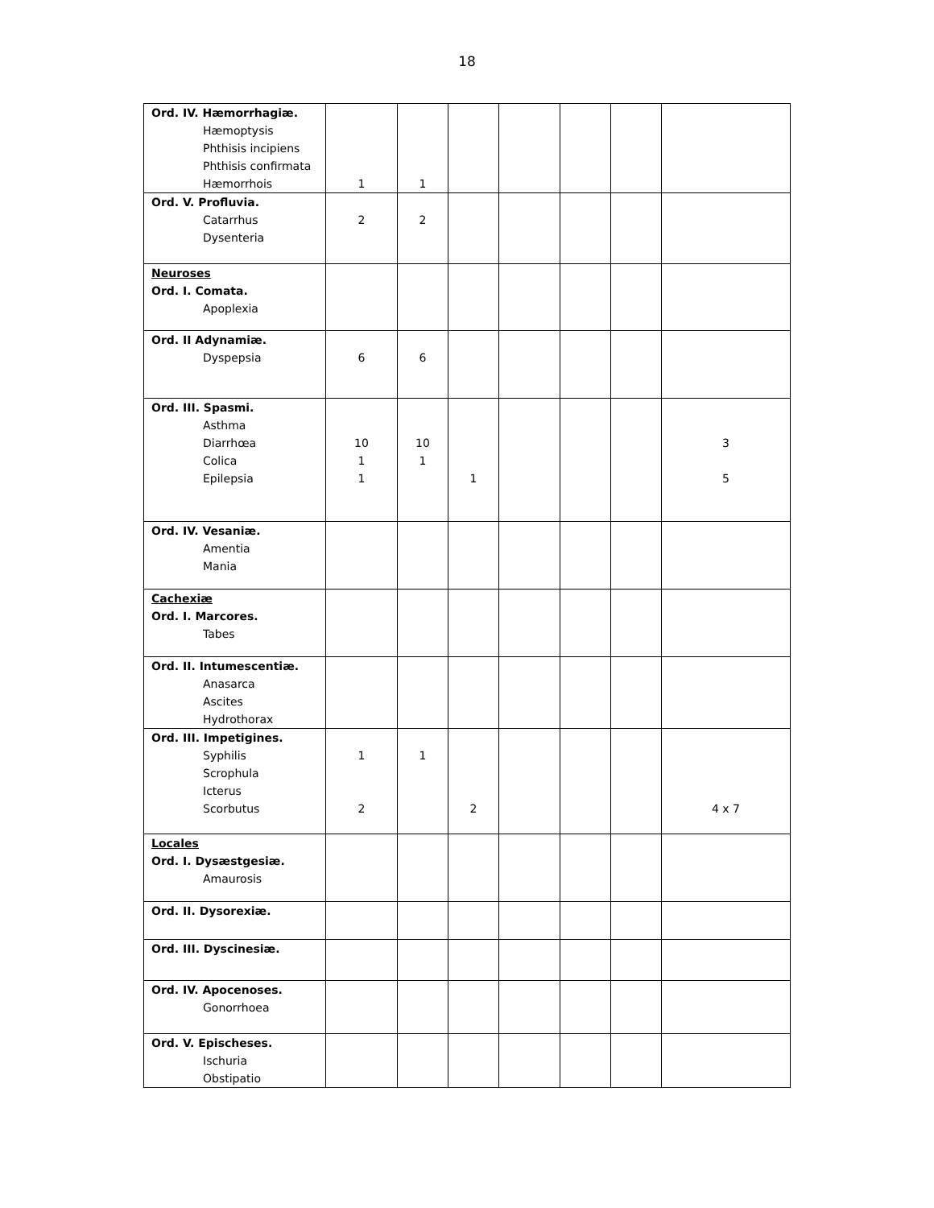18
| Ord. IV. Hæmorrhagiæ. Hæmoptysis Phthisis incipiens Phthisis confirmata Hæmorrhois | 1 | 1 | | | | | |
| Ord. V. Profluvia. Catarrhus Dysenteria | 2 | 2 | | | | | |
| Neuroses Ord. I. Comata. Apoplexia | | | | | | | |
| Ord. II Adynamiæ. Dyspepsia | 6 | 6 | | | | | |
| Ord. III. Spasmi. Asthma Diarrhœa Colica Epilepsia | 10 1 1 | 10 1 | 1 | | | | 3 5 |
| Ord. IV. Vesaniæ. Amentia Mania | | | | | | | |
| Cachexiæ Ord. I. Marcores. Tabes | | | | | | | |
| Ord. II. Intumescentiæ. Anasarca Ascites Hydrothorax | | | | | | | |
| Ord. III. Impetigines. Syphilis Scrophula Icterus Scorbutus | 1 2 | 1 | 2 | | | | 4 x 7 |
| Locales Ord. I. Dysæstgesiæ. Amaurosis | | | | | | | |
| Ord. II. Dysorexiæ. | | | | | | | |
| Ord. III. Dyscinesiæ. | | | | | | | |
| Ord. IV. Apocenoses. Gonorrhoea | | | | | | | |
| Ord. V. Epischeses. Ischuria Obstipatio | | | | | | | |